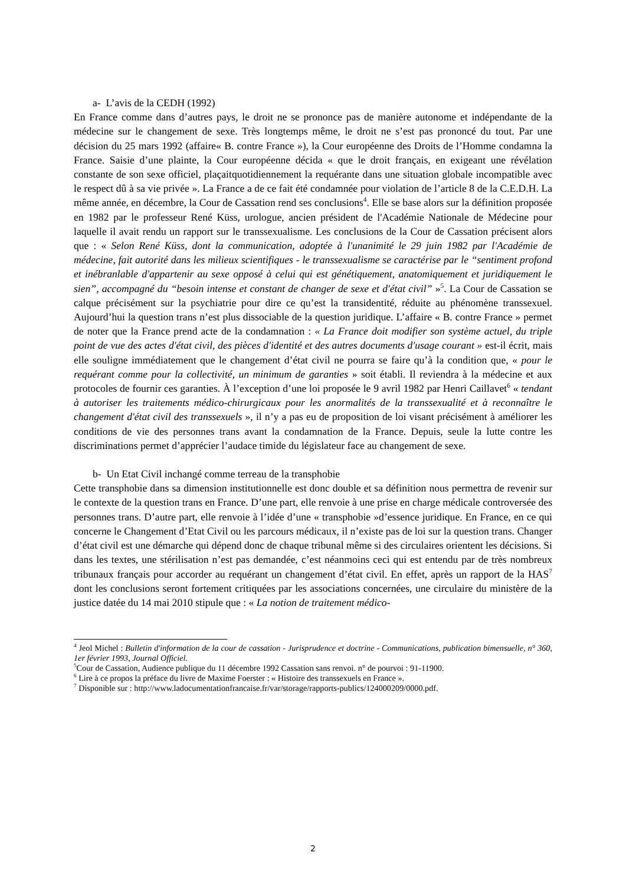a- L’avis de la CEDH (1992)
En France comme dans d’autres pays, le droit ne se prononce pas de manière autonome et indépendante de la médecine sur le changement de sexe. Très longtemps même, le droit ne s’est pas prononcé du tout. Par une décision du 25 mars 1992 (affaire« B. contre France »), la Cour européenne des Droits de l’Homme condamna la France. Saisie d’une plainte, la Cour européenne décida « que le droit français, en exigeant une révélation constante de son sexe officiel, plaçaitquotidiennement la requérante dans une situation globale incompatible avec le respect dû à sa vie privée ». La France a de ce fait été condamnée pour violation de l’article 8 de la C.E.D.H. La même année, en décembre, la Cour de Cassation rend ses conclusions<sup>4</sup>. Elle se base alors sur la définition proposée en 1982 par le professeur René Küss, urologue, ancien président de l'Académie Nationale de Médecine pour laquelle il avait rendu un rapport sur le transsexualisme. Les conclusions de la Cour de Cassation précisent alors que : « Selon René Küss, dont la communication, adoptée à l'unanimité le 29 juin 1982 par l'Académie de médecine, fait autorité dans les milieux scientifiques - le transsexualisme se caractérise par le “sentiment profond et inébranlable d'appartenir au sexe opposé à celui qui est génétiquement, anatomiquement et juridiquement le sien”, accompagné du “besoin intense et constant de changer de sexe et d'état civil” »<sup>5</sup>. La Cour de Cassation se calque précisément sur la psychiatrie pour dire ce qu’est la transidentité, réduite au phénomène transsexuel. Aujourd’hui la question trans n’est plus dissociable de la question juridique. L’affaire « B. contre France » permet de noter que la France prend acte de la condamnation : « La France doit modifier son système actuel, du triple point de vue des actes d'état civil, des pièces d'identité et des autres documents d'usage courant » est-il écrit, mais elle souligne immédiatement que le changement d’état civil ne pourra se faire qu’à la condition que, « pour le requérant comme pour la collectivité, un minimum de garanties » soit établi. Il reviendra à la médecine et aux protocoles de fournir ces garanties. À l’exception d’une loi proposée le 9 avril 1982 par Henri Caillavet<sup>6</sup> « tendant à autoriser les traitements médico-chirurgicaux pour les anormalités de la transsexualité et à reconnaître le changement d'état civil des transsexuels », il n’y a pas eu de proposition de loi visant précisément à améliorer les conditions de vie des personnes trans avant la condamnation de la France. Depuis, seule la lutte contre les discriminations permet d’apprécier l’audace timide du législateur face au changement de sexe.
b- Un Etat Civil inchangé comme terreau de la transphobie
Cette transphobie dans sa dimension institutionnelle est donc double et sa définition nous permettra de revenir sur le contexte de la question trans en France. D’une part, elle renvoie à une prise en charge médicale controversée des personnes trans. D’autre part, elle renvoie à l’idée d’une « transphobie »d’essence juridique. En France, en ce qui concerne le Changement d’Etat Civil ou les parcours médicaux, il n’existe pas de loi sur la question trans. Changer d’état civil est une démarche qui dépend donc de chaque tribunal même si des circulaires orientent les décisions. Si dans les textes, une stérilisation n’est pas demandée, c’est néanmoins ceci qui est entendu par de très nombreux tribunaux français pour accorder au requérant un changement d’état civil. En effet, après un rapport de la HAS<sup>7</sup> dont les conclusions seront fortement critiquées par les associations concernées, une circulaire du ministère de la justice datée du 14 mai 2010 stipule que : « La notion de traitement médico-
<sup>4</sup> Jeol Michel : Bulletin d'information de la cour de cassation - Jurisprudence et doctrine - Communications, publication bimensuelle, n° 360, 1er février 1993, Journal Officiel.
<sup>5</sup> Cour de Cassation, Audience publique du 11 décembre 1992 Cassation sans renvoi. n° de pourvoi : 91-11900.
<sup>6</sup> Lire à ce propos la préface du livre de Maxime Foerster : « Histoire des transsexuels en France ».
<sup>7</sup> Disponible sur : http://www.ladocumentationfrancaise.fr/var/storage/rapports-publics/124000209/0000.pdf.
2